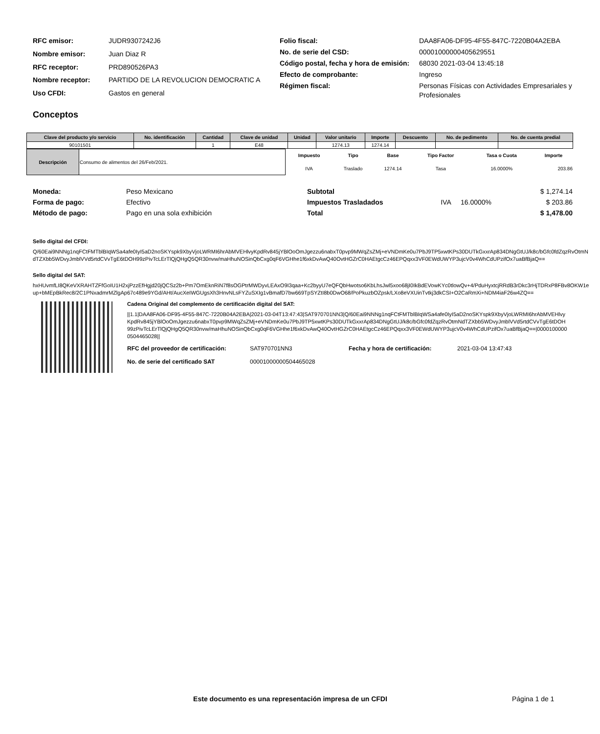| RFC emisor: | JUDR9307242J6 |
| Nombre emisor: | Juan Diaz R |
| RFC receptor: | PRD890526PA3 |
| Nombre receptor: | PARTIDO DE LA REVOLUCION DEMOCRATIC A |
| Uso CFDI: | Gastos en general |
| Folio fiscal: | DAA8FA06-DF95-4F55-847C-7220B04A2EBA |
| No. de serie del CSD: | 00001000000405629551 |
| Código postal, fecha y hora de emisión: | 68030 2021-03-04 13:45:18 |
| Efecto de comprobante: | Ingreso |
| Régimen fiscal: | Personas Físicas con Actividades Empresariales y Profesionales |
Conceptos
| Clave del producto y/o servicio | No. identificación | Cantidad | Clave de unidad | Unidad | Valor unitario | Importe | Descuento | No. de pedimento | No. de cuenta predial |
| --- | --- | --- | --- | --- | --- | --- | --- | --- | --- |
| 90101501 | | 1 | E48 | | 1274.13 | 1274.14 | | | |
| Descripción | Consumo de alimentos del 26/Feb/2021. |
| Impuesto | Tipo | Base | Tipo Factor | Tasa o Cuota | Importe |
| IVA | Traslado | 1274.14 | Tasa | 16.0000% | 203.86 |
| Moneda: | Peso Mexicano |
| Forma de pago: | Efectivo |
| Método de pago: | Pago en una sola exhibición |
| Subtotal | | | $ 1,274.14 |
| Impuestos Trasladados | IVA | 16.0000% | $ 203.86 |
| Total | | | $ 1,478.00 |
Sello digital del CFDI:
Q/60Eai9NNNg1nqFCtFMTblBIqWSa4afe0IyI5aD2noSKYspk9XbyVjoLWRMI6hrAbMVEHlvyKpdRv845jYBlOoOmJgezzu6nabxT0pvp9MWqZsZMj+eVNDmKe0u7PbJ9TP5xwtKPs30DUTkGxxrAp834DNgGtUJ/k8c/bGfc0fdZqzRvOtmNdTZXbb5WDvyJmblVVd5rtdCVvTgE6tDOH99zPivTcLErTlQjQHgQ5QR30nvw/maHhuNOSinQbCxg0qF6VGHhe1f6xkDvAwQ40OvtHGZrC0HAEtgcCz46EPQqxx3VF0EWdUWYP3ujcV0v4WhCdUPzifOx7uaBfBjaQ==
Sello digital del SAT:
hxHUvmfLI8QKeVXRAHTZFfGoIU1H2xjPzzEfHgjd20jQCSz2b+Pm7OmEknRiN7f8sOGPtrMWDyvLEAxO9I3qaa+Kc2byyU7eQFQbHwotso6KbLhsJwl5xoo68jI0IkBdEVowKYc0tlowQv+4/PduHyxtcjRRdB3rDkc3rHjTDRxP8FBv8OKW1eup+bMEpBkRec8/2C1PNxadmrMZlgAp67c489e9YGd/AHt/AucXeIWGUgsXh3HnvNLsFYZuSXIg1vBmafD7bw669TpSYZtI8b0DwO68/PoPkuzbOZpsk/LXo8eVXUinTvtkj3dkCSI+O2CaRmXi+NDM4iaF26w4ZQ==
Cadena Original del complemento de certificación digital del SAT:
||1.1|DAA8FA06-DF95-4F55-847C-7220B04A2EBA|2021-03-04T13:47:43|SAT970701NN3|Q/60Eai9NNNg1nqFCtFMTblBIqWSa4afe0IyI5aD2noSKYspk9XbyVjoLWRMI6hrAbMVEHlvyKpdRv845jYBlOoOmJgezzu6nabxT0pvp9MWqZsZMj+eVNDmKe0u7PbJ9TP5xwtKPs30DUTkGxxrAp834DNgGtUJ/k8c/bGfc0fdZqzRvOtmNdTZXbb5WDvyJmblVVd5rtdCVvTgE6tDOH99zPivTcLErTlQjQHgQ5QR30nvw/maHhuNOSinQbCxg0qF6VGHhe1f6xkDvAwQ40OvtHGZrC0HAEtgcCz46EPQqxx3VF0EWdUWYP3ujcV0v4WhCdUPzifOx7uaBfBjaQ==|00001000000504465028||
| RFC del proveedor de certificación: | SAT970701NN3 | Fecha y hora de certificación: | 2021-03-04 13:47:43 |
| No. de serie del certificado SAT | 00001000000504465028 | | |
Este documento es una representación impresa de un CFDI
Página 1 de 1